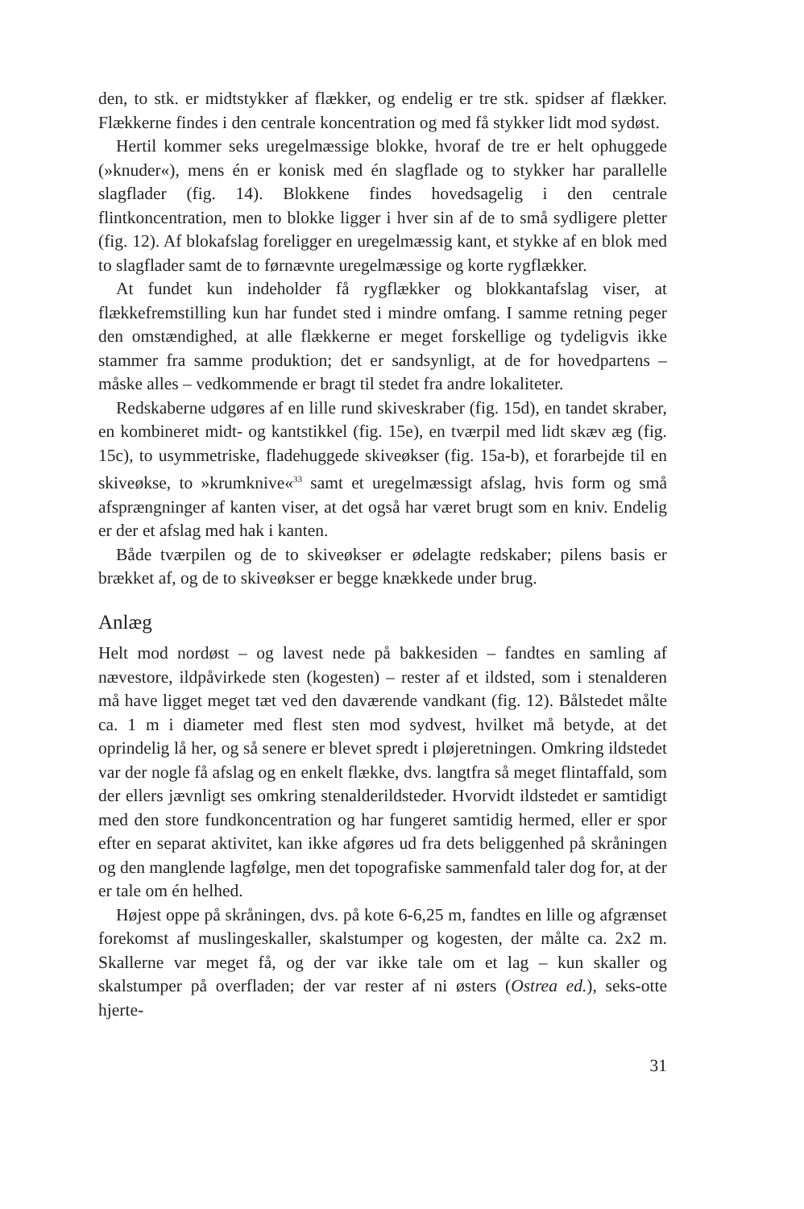den, to stk. er midtstykker af flækker, og endelig er tre stk. spidser af flækker. Flækkerne findes i den centrale koncentration og med få stykker lidt mod sydøst.
Hertil kommer seks uregelmæssige blokke, hvoraf de tre er helt ophuggede (»knuder«), mens én er konisk med én slagflade og to stykker har parallelle slagflader (fig. 14). Blokkene findes hovedsagelig i den centrale flintkoncentration, men to blokke ligger i hver sin af de to små sydligere pletter (fig. 12). Af blokafslag foreligger en uregelmæssig kant, et stykke af en blok med to slagflader samt de to førnævnte uregelmæssige og korte rygflækker.
At fundet kun indeholder få rygflækker og blokkantafslag viser, at flækkefremstilling kun har fundet sted i mindre omfang. I samme retning peger den omstændighed, at alle flækkerne er meget forskellige og tydeligvis ikke stammer fra samme produktion; det er sandsynligt, at de for hovedpartens – måske alles – vedkommende er bragt til stedet fra andre lokaliteter.
Redskaberne udgøres af en lille rund skiveskraber (fig. 15d), en tandet skraber, en kombineret midt- og kantstikkel (fig. 15e), en tværpil med lidt skæv æg (fig. 15c), to usymmetriske, fladehuggede skiveøkser (fig. 15a-b), et forarbejde til en skiveøkse, to »krumknive«<sup>33</sup> samt et uregelmæssigt afslag, hvis form og små afsprængninger af kanten viser, at det også har været brugt som en kniv. Endelig er der et afslag med hak i kanten.
Både tværpilen og de to skiveøkser er ødelagte redskaber; pilens basis er brækket af, og de to skiveøkser er begge knækkede under brug.
Anlæg
Helt mod nordøst – og lavest nede på bakkesiden – fandtes en samling af nævestore, ildpåvirkede sten (kogesten) – rester af et ildsted, som i stenalderen må have ligget meget tæt ved den daværende vandkant (fig. 12). Bålstedet målte ca. 1 m i diameter med flest sten mod sydvest, hvilket må betyde, at det oprindelig lå her, og så senere er blevet spredt i pløjeretningen. Omkring ildstedet var der nogle få afslag og en enkelt flække, dvs. langtfra så meget flintaffald, som der ellers jævnligt ses omkring stenalderildsteder. Hvorvidt ildstedet er samtidigt med den store fundkoncentration og har fungeret samtidig hermed, eller er spor efter en separat aktivitet, kan ikke afgøres ud fra dets beliggenhed på skråningen og den manglende lagfølge, men det topografiske sammenfald taler dog for, at der er tale om én helhed.
Højest oppe på skråningen, dvs. på kote 6-6,25 m, fandtes en lille og afgrænset forekomst af muslingeskaller, skalstumper og kogesten, der målte ca. 2x2 m. Skallerne var meget få, og der var ikke tale om et lag – kun skaller og skalstumper på overfladen; der var rester af ni østers (Ostrea ed.), seks-otte hjerte-
31